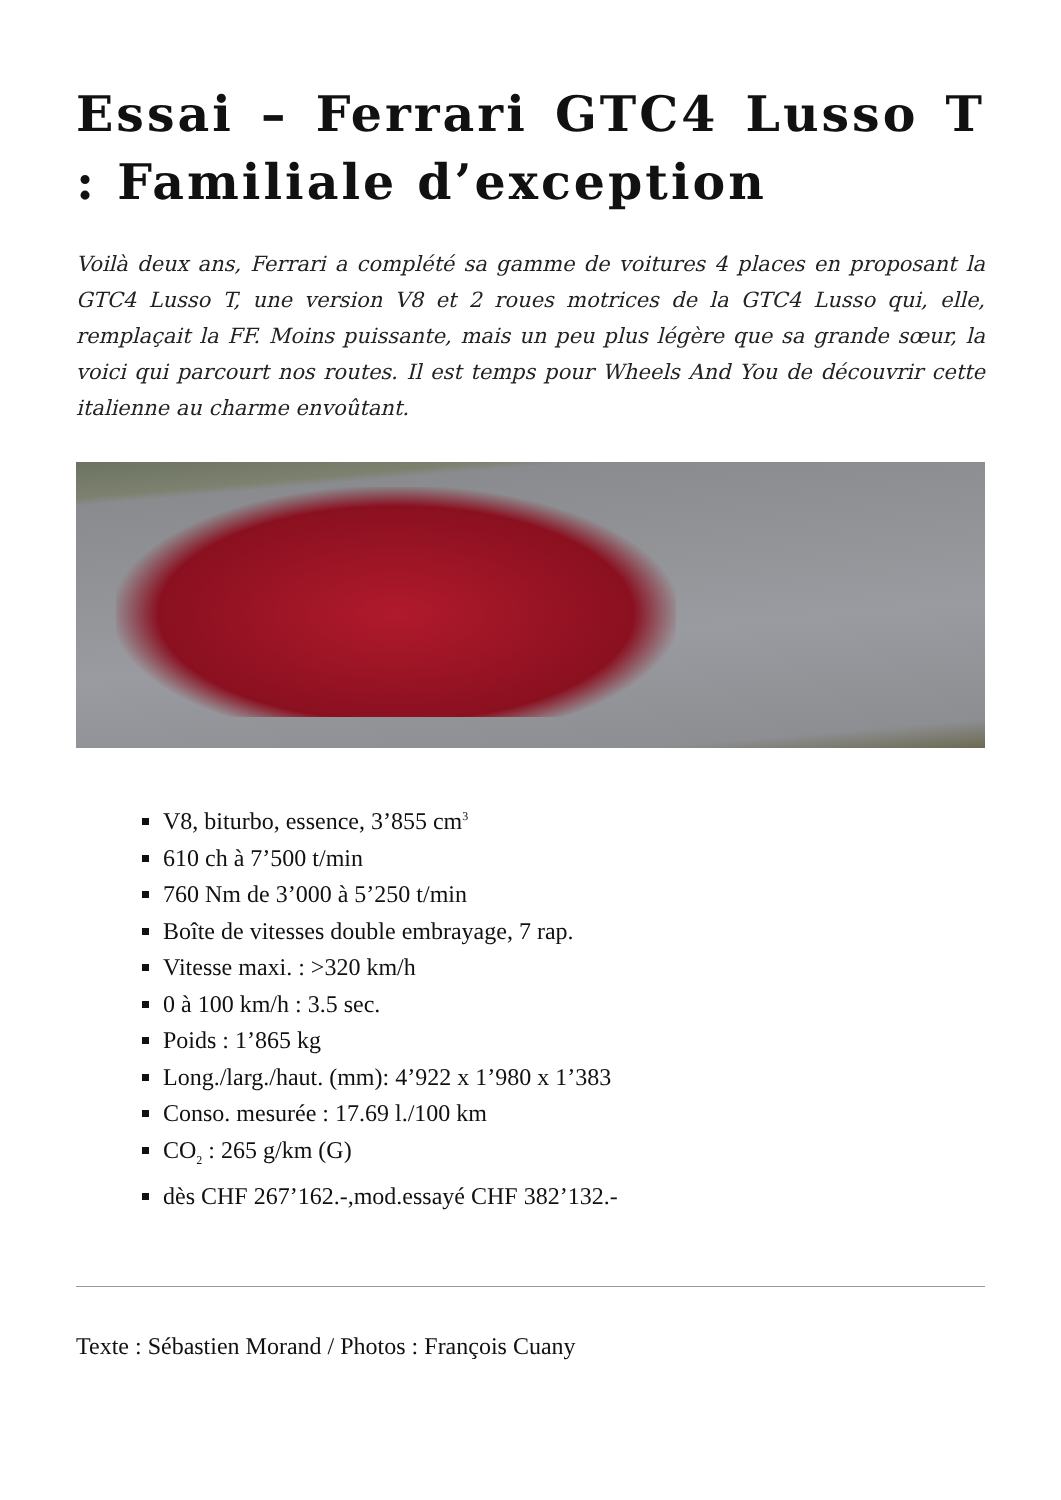Essai – Ferrari GTC4 Lusso T : Familiale d’exception
Voilà deux ans, Ferrari a complété sa gamme de voitures 4 places en proposant la GTC4 Lusso T, une version V8 et 2 roues motrices de la GTC4 Lusso qui, elle, remplaçait la FF. Moins puissante, mais un peu plus légère que sa grande sœur, la voici qui parcourt nos routes. Il est temps pour Wheels And You de découvrir cette italienne au charme envoûtant.
V8, biturbo, essence, 3’855 cm<sup>3</sup>
610 ch à 7’500 t/min
760 Nm de 3’000 à 5’250 t/min
Boîte de vitesses double embrayage, 7 rap.
Vitesse maxi. : >320 km/h
0 à 100 km/h : 3.5 sec.
Poids : 1’865 kg
Long./larg./haut. (mm): 4’922 x 1’980 x 1’383
Conso. mesurée : 17.69 l./100 km
CO<sub>2</sub> : 265 g/km (G)
dès CHF 267’162.-,mod.essayé CHF 382’132.-
Texte : Sébastien Morand / Photos : François Cuany